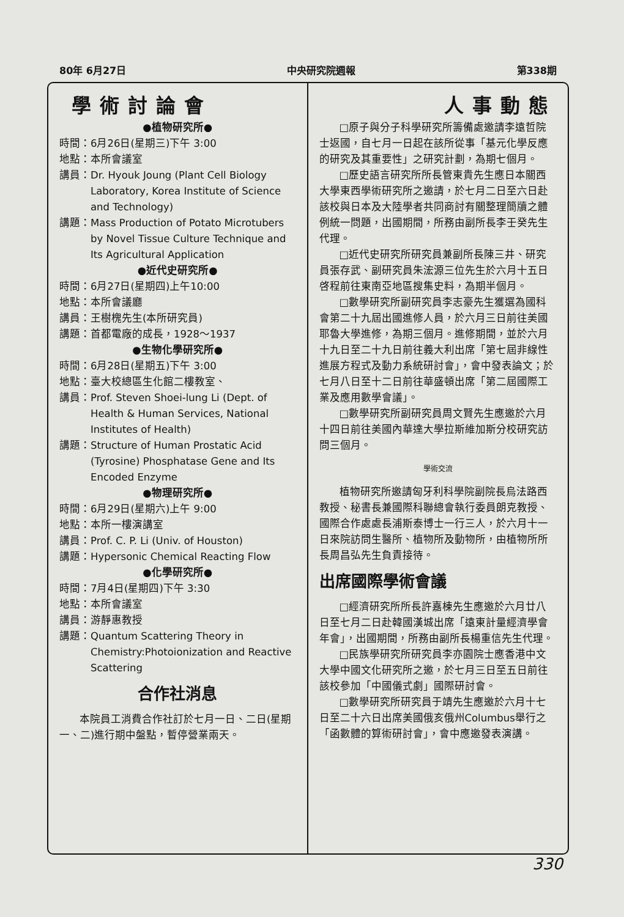80年 6月27日 中央研究院週報 第338期
學術討論會
●植物研究所●
時間： 6月26日(星期三)下午 3:00
地點： 本所會議室
講員： Dr. Hyouk Joung (Plant Cell Biology Laboratory, Korea Institute of Science and Technology)
講題： Mass Production of Potato Microtubers by Novel Tissue Culture Technique and Its Agricultural Application
●近代史研究所●
時間： 6月27日(星期四)上午10:00
地點： 本所會議廳
講員： 王樹槐先生(本所研究員)
講題： 首都電廠的成長，1928～1937
●生物化學研究所●
時間： 6月28日(星期五)下午 3:00
地點： 臺大校總區生化館二樓教室、
講員： Prof. Steven Shoei-lung Li (Dept. of Health & Human Services, National Institutes of Health)
講題： Structure of Human Prostatic Acid (Tyrosine) Phosphatase Gene and Its Encoded Enzyme
●物理研究所●
時間： 6月29日(星期六)上午 9:00
地點： 本所一樓演講室
講員： Prof. C. P. Li (Univ. of Houston)
講題： Hypersonic Chemical Reacting Flow
●化學研究所●
時間： 7月4日(星期四)下午 3:30
地點： 本所會議室
講員： 游靜惠教授
講題： Quantum Scattering Theory in Chemistry:Photoionization and Reactive Scattering
合作社消息
本院員工消費合作社訂於七月一日、二日(星期一、二)進行期中盤點，暫停營業兩天。
人事動態
□原子與分子科學研究所籌備處邀請李遠哲院士返國，自七月一日起在該所從事「基元化學反應的研究及其重要性」之研究計劃，為期七個月。
□歷史語言研究所所長管東貴先生應日本關西大學東西學術研究所之邀請，於七月二日至六日赴該校與日本及大陸學者共同商討有關整理簡牘之體例統一問題，出國期間，所務由副所長李壬癸先生代理。
□近代史研究所研究員兼副所長陳三井、研究員張存武、副研究員朱浤源三位先生於六月十五日啓程前往東南亞地區搜集史料，為期半個月。
□數學研究所副研究員李志豪先生獲選為國科會第二十九屆出國進修人員，於六月三日前往美國耶魯大學進修，為期三個月。進修期間，並於六月十九日至二十九日前往義大利出席「第七屆非線性進展方程式及動力系統研討會」，會中發表論文；於七月八日至十二日前往華盛頓出席「第二屆國際工業及應用數學會議」。
□數學研究所副研究員周文賢先生應邀於六月十四日前往美國內華達大學拉斯維加斯分校研究訪問三個月。
學術交流
植物研究所邀請匈牙利科學院副院長烏法路西教授、秘書長兼國際科聯總會執行委員朗克教授、國際合作處處長浦斯泰博士一行三人，於六月十一日來院訪問生醫所、植物所及動物所，由植物所所長周昌弘先生負責接待。
出席國際學術會議
□經濟研究所所長許嘉棟先生應邀於六月廿八日至七月二日赴韓國漢城出席「遠東計量經濟學會年會」，出國期間，所務由副所長楊重信先生代理。
□民族學研究所研究員李亦園院士應香港中文大學中國文化研究所之邀，於七月三日至五日前往該校參加「中國儀式劇」國際研討會。
□數學研究所研究員于靖先生應邀於六月十七日至二十六日出席美國俄亥俄州Columbus舉行之「函數體的算術研討會」，會中應邀發表演講。
330